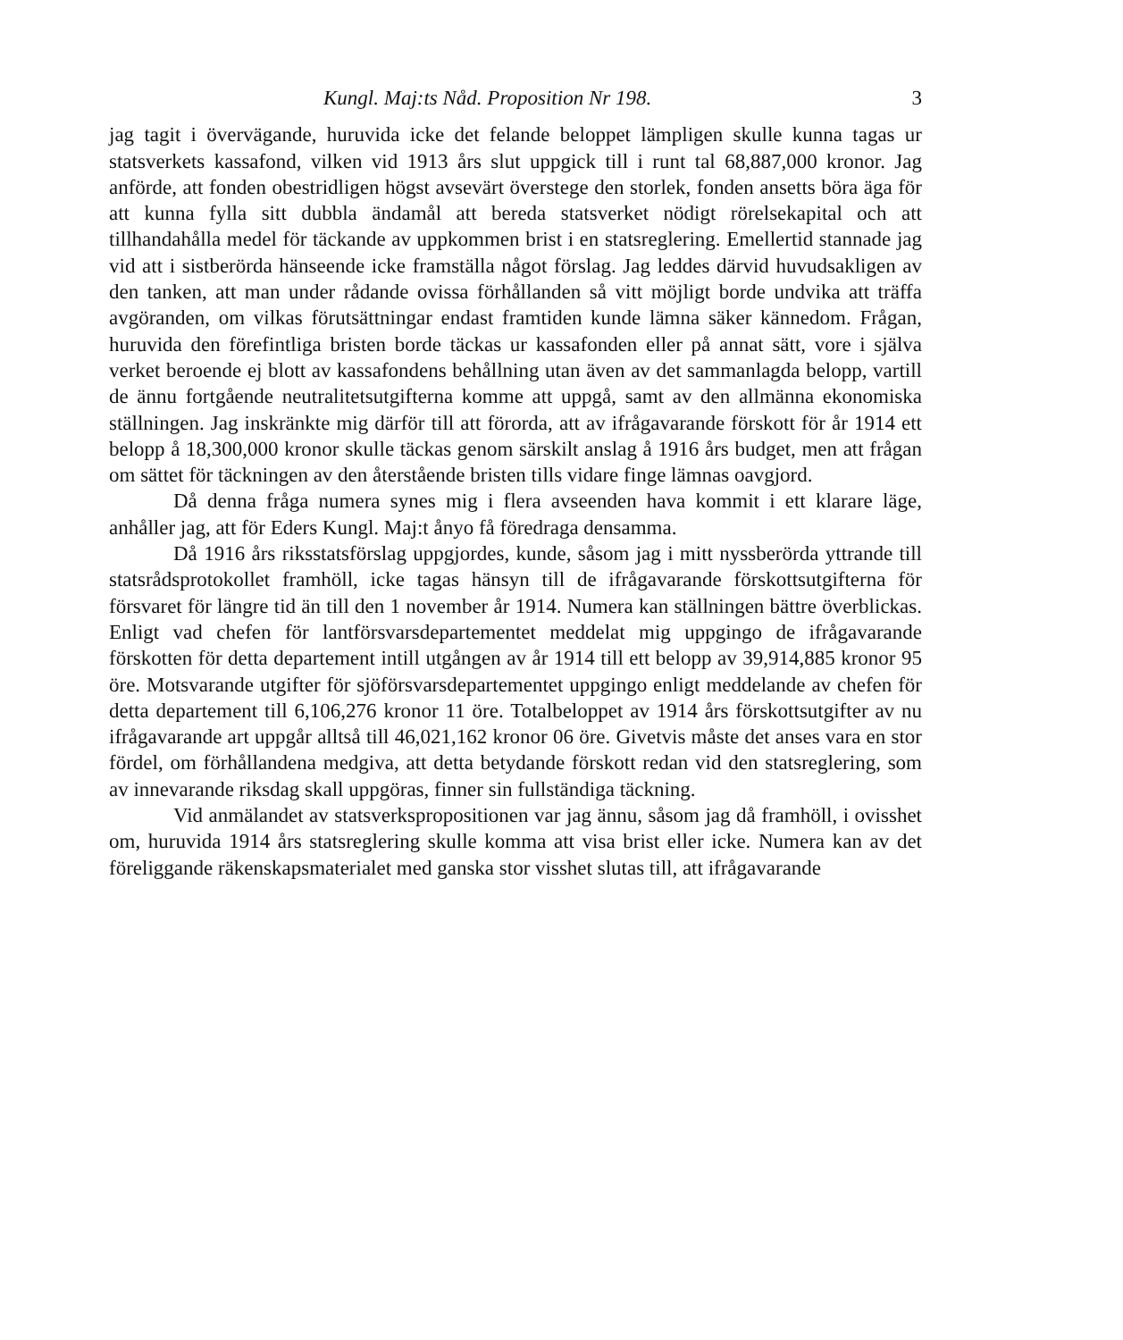Kungl. Maj:ts Nåd. Proposition Nr 198. 3
jag tagit i övervägande, huruvida icke det felande beloppet lämpligen skulle kunna tagas ur statsverkets kassafond, vilken vid 1913 års slut uppgick till i runt tal 68,887,000 kronor. Jag anförde, att fonden obestridligen högst avsevärt överstege den storlek, fonden ansetts böra äga för att kunna fylla sitt dubbla ändamål att bereda statsverket nödigt rörelsekapital och att tillhandahålla medel för täckande av uppkommen brist i en statsreglering. Emellertid stannade jag vid att i sistberörda hänseende icke framställa något förslag. Jag leddes därvid huvudsakligen av den tanken, att man under rådande ovissa förhållanden så vitt möjligt borde undvika att träffa avgöranden, om vilkas förutsättningar endast framtiden kunde lämna säker kännedom. Frågan, huruvida den förefintliga bristen borde täckas ur kassafonden eller på annat sätt, vore i själva verket beroende ej blott av kassafondens behållning utan även av det sammanlagda belopp, vartill de ännu fortgående neutralitetsutgifterna komme att uppgå, samt av den allmänna ekonomiska ställningen. Jag inskränkte mig därför till att förorda, att av ifrågavarande förskott för år 1914 ett belopp å 18,300,000 kronor skulle täckas genom särskilt anslag å 1916 års budget, men att frågan om sättet för täckningen av den återstående bristen tills vidare finge lämnas oavgjord.
Då denna fråga numera synes mig i flera avseenden hava kommit i ett klarare läge, anhåller jag, att för Eders Kungl. Maj:t ånyo få föredraga densamma.
Då 1916 års riksstatsförslag uppgjordes, kunde, såsom jag i mitt nyssberörda yttrande till statsrådsprotokollet framhöll, icke tagas hänsyn till de ifrågavarande förskottsutgifterna för försvaret för längre tid än till den 1 november år 1914. Numera kan ställningen bättre överblickas. Enligt vad chefen för lantförsvarsdepartementet meddelat mig uppgingo de ifrågavarande förskotten för detta departement intill utgången av år 1914 till ett belopp av 39,914,885 kronor 95 öre. Motsvarande utgifter för sjöförsvarsdepartementet uppgingo enligt meddelande av chefen för detta departement till 6,106,276 kronor 11 öre. Totalbeloppet av 1914 års förskottsutgifter av nu ifrågavarande art uppgår alltså till 46,021,162 kronor 06 öre. Givetvis måste det anses vara en stor fördel, om förhållandena medgiva, att detta betydande förskott redan vid den statsreglering, som av innevarande riksdag skall uppgöras, finner sin fullständiga täckning.
Vid anmälandet av statsverkspropositionen var jag ännu, såsom jag då framhöll, i ovisshet om, huruvida 1914 års statsreglering skulle komma att visa brist eller icke. Numera kan av det föreliggande räkenskapsmaterialet med ganska stor visshet slutas till, att ifrågavarande